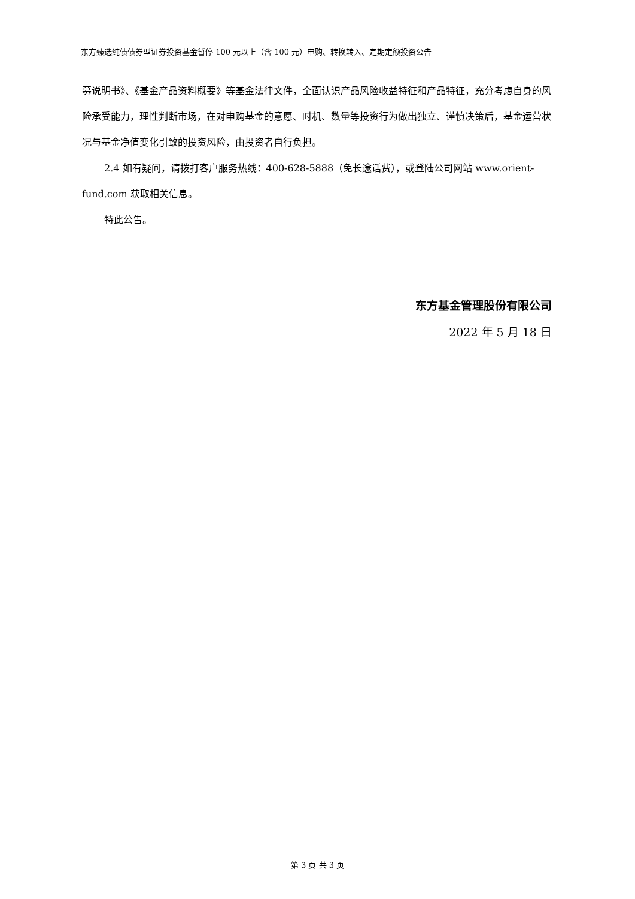东方臻选纯债债券型证券投资基金暂停 100 元以上（含 100 元）申购、转换转入、定期定额投资公告
募说明书》、《基金产品资料概要》等基金法律文件，全面认识产品风险收益特征和产品特征，充分考虑自身的风险承受能力，理性判断市场，在对申购基金的意愿、时机、数量等投资行为做出独立、谨慎决策后，基金运营状况与基金净值变化引致的投资风险，由投资者自行负担。
2.4 如有疑问，请拨打客户服务热线：400-628-5888（免长途话费），或登陆公司网站 www.orient-fund.com 获取相关信息。
特此公告。
东方基金管理股份有限公司
2022 年 5 月 18 日
第 3 页 共 3 页